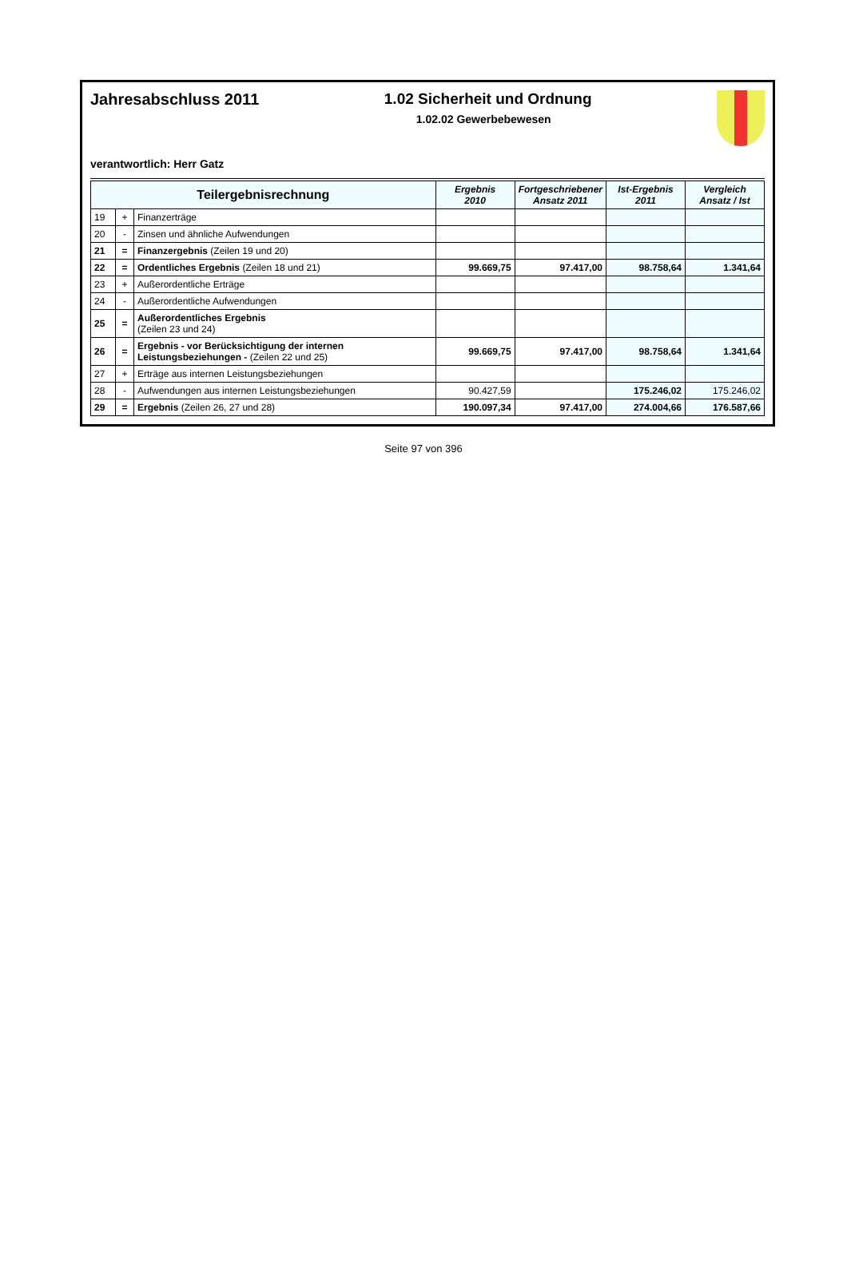Jahresabschluss 2011 1.02 Sicherheit und Ordnung
1.02.02 Gewerbebewesen
verantwortlich: Herr Gatz
| Teilergebnisrechnung | | | Ergebnis 2010 | Fortgeschriebener Ansatz 2011 | Ist-Ergebnis 2011 | Vergleich Ansatz / Ist |
| --- | --- | --- | --- | --- | --- | --- |
| 19 | + | Finanzerträge | | | | |
| 20 | - | Zinsen und ähnliche Aufwendungen | | | | |
| 21 | = | Finanzergebnis (Zeilen 19 und 20) | | | | |
| 22 | = | Ordentliches Ergebnis (Zeilen 18 und 21) | 99.669,75 | 97.417,00 | 98.758,64 | 1.341,64 |
| 23 | + | Außerordentliche Erträge | | | | |
| 24 | - | Außerordentliche Aufwendungen | | | | |
| 25 | = | Außerordentliches Ergebnis (Zeilen 23 und 24) | | | | |
| 26 | = | Ergebnis - vor Berücksichtigung der internen Leistungsbeziehungen - (Zeilen 22 und 25) | 99.669,75 | 97.417,00 | 98.758,64 | 1.341,64 |
| 27 | + | Erträge aus internen Leistungsbeziehungen | | | | |
| 28 | - | Aufwendungen aus internen Leistungsbeziehungen | 90.427,59 | | 175.246,02 | 175.246,02 |
| 29 | = | Ergebnis (Zeilen 26, 27 und 28) | 190.097,34 | 97.417,00 | 274.004,66 | 176.587,66 |
Seite 97 von 396